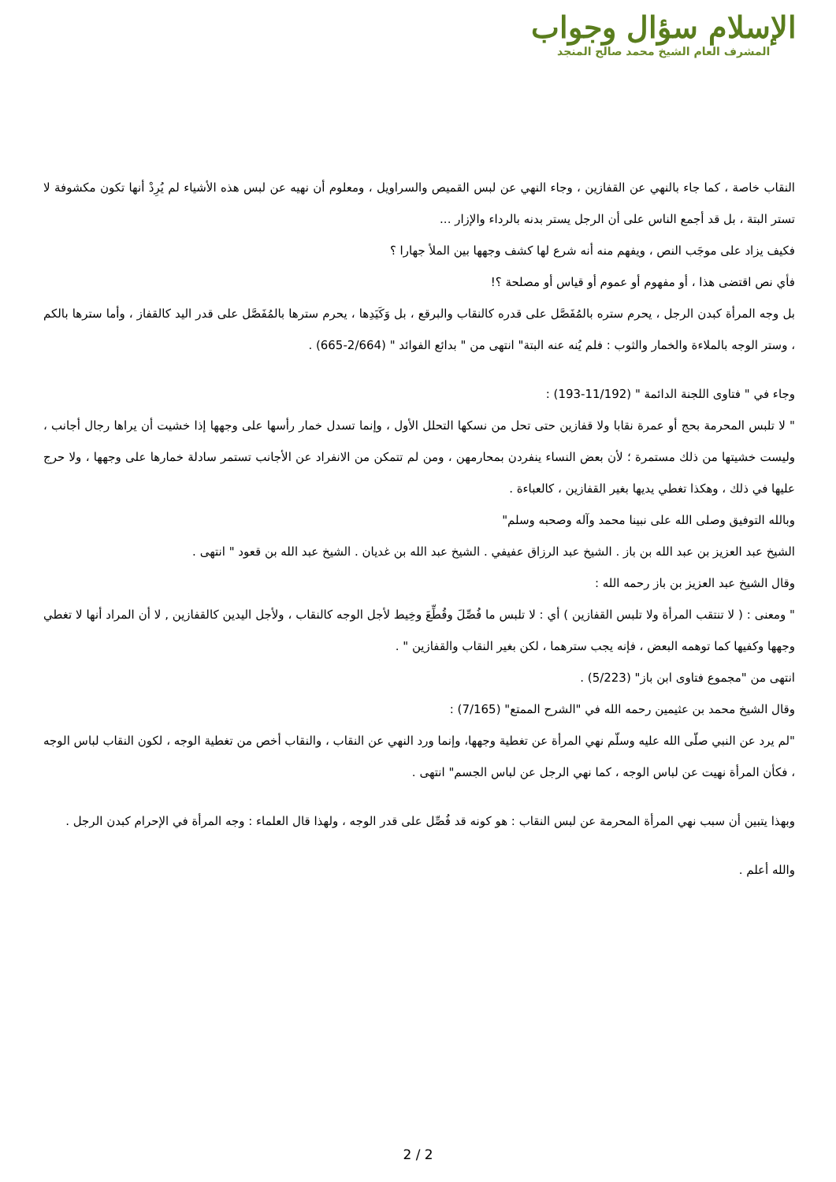الإسلام سؤال وجواب
المشرف العام الشيخ محمد صالح المنجد
النقاب خاصة ، كما جاء بالنهي عن القفازين ، وجاء النهي عن لبس القميص والسراويل ، ومعلوم أن نهيه عن لبس هذه الأشياء لم يُرِدْ أنها تكون مكشوفة لا تستر البتة ، بل قد أجمع الناس على أن الرجل يستر بدنه بالرداء والإزار ...
فكيف يزاد على موجَب النص ، ويفهم منه أنه شرع لها كشف وجهها بين الملأ جهارا ؟
فأي نص اقتضى هذا ، أو مفهوم أو عموم أو قياس أو مصلحة ؟!
بل وجه المرأة كبدن الرجل ، يحرم ستره بالمُفَصَّل على قدره كالنقاب والبرقع ، بل وَكَيَدِها ، يحرم سترها بالمُفَصَّل على قدر اليد كالقفاز ، وأما سترها بالكم ، وستر الوجه بالملاءة والخمار والثوب : فلم يُنه عنه البتة" انتهى من " بدائع الفوائد " (2/664-665) .
وجاء في " فتاوى اللجنة الدائمة " (11/192-193) :
" لا تلبس المحرمة بحج أو عمرة نقابا ولا قفازين حتى تحل من نسكها التحلل الأول ، وإنما تسدل خمار رأسها على وجهها إذا خشيت أن يراها رجال أجانب ، وليست خشيتها من ذلك مستمرة ؛ لأن بعض النساء ينفردن بمحارمهن ، ومن لم تتمكن من الانفراد عن الأجانب تستمر سادلة خمارها على وجهها ، ولا حرج عليها في ذلك ، وهكذا تغطي يديها بغير القفازين ، كالعباءة .
وبالله التوفيق وصلى الله على نبينا محمد وآله وصحبه وسلم"
الشيخ عبد العزيز بن عبد الله بن باز . الشيخ عبد الرزاق عفيفي . الشيخ عبد الله بن غديان . الشيخ عبد الله بن قعود " انتهى .
وقال الشيخ عبد العزيز بن باز رحمه الله :
" ومعنى : ( لا تنتقب المرأة ولا تلبس القفازين ) أي : لا تلبس ما فُصِّلَ وقُطِّعَ وخِيط لأجل الوجه كالنقاب ، ولأجل اليدين كالقفازين , لا أن المراد أنها لا تغطي وجهها وكفيها كما توهمه البعض ، فإنه يجب سترهما ، لكن بغير النقاب والقفازين " .
انتهى من "مجموع فتاوى ابن باز" (5/223) .
وقال الشيخ محمد بن عثيمين رحمه الله في "الشرح الممتع" (7/165) :
"لم يرد عن النبي صلّى الله عليه وسلّم نهي المرأة عن تغطية وجهها، وإنما ورد النهي عن النقاب ، والنقاب أخص من تغطية الوجه ، لكون النقاب لباس الوجه ، فكأن المرأة نهيت عن لباس الوجه ، كما نهي الرجل عن لباس الجسم" انتهى .
وبهذا يتبين أن سبب نهي المرأة المحرمة عن لبس النقاب : هو كونه قد فُصِّل على قدر الوجه ، ولهذا قال العلماء : وجه المرأة في الإحرام كبدن الرجل .
والله أعلم .
2 / 2